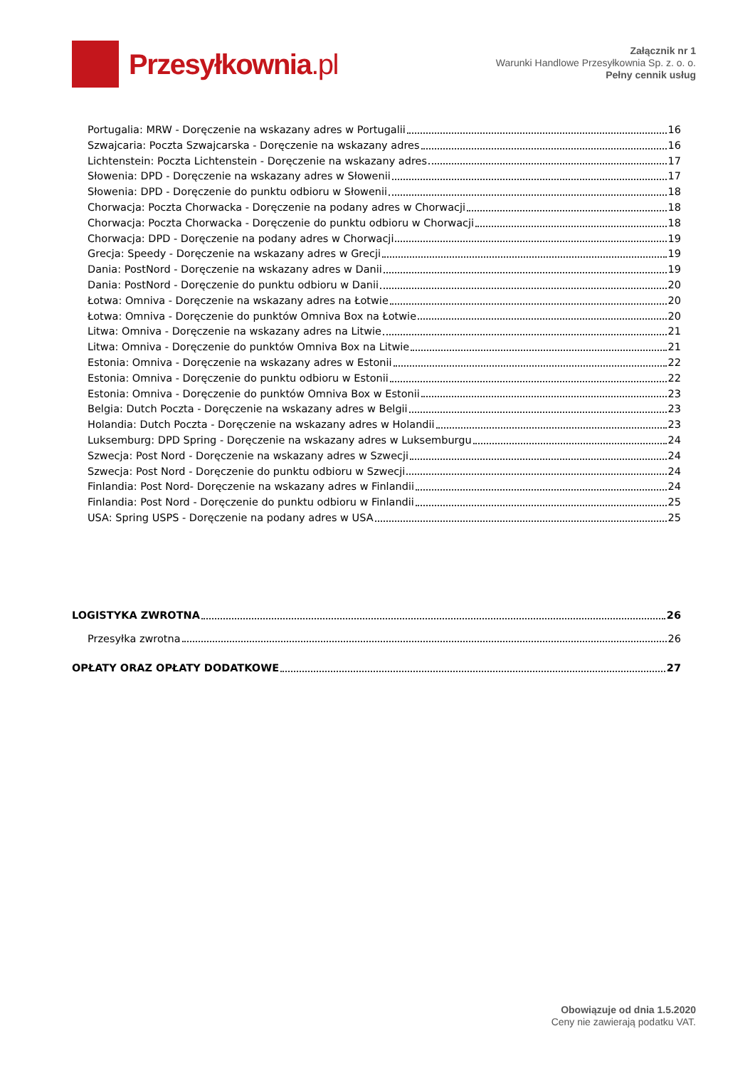Przesyłkownia.pl
Załącznik nr 1
Warunki Handlowe Przesyłkownia Sp. z. o. o.
Pełny cennik usług
Portugalia: MRW - Doręczenie na wskazany adres w Portugalii 16
Szwajcaria: Poczta Szwajcarska - Doręczenie na wskazany adres 16
Lichtenstein: Poczta Lichtenstein - Doręczenie na wskazany adres 17
Słowenia: DPD - Doręczenie na wskazany adres w Słowenii 17
Słowenia: DPD - Doręczenie do punktu odbioru w Słowenii 18
Chorwacja: Poczta Chorwacka - Doręczenie na podany adres w Chorwacji 18
Chorwacja: Poczta Chorwacka - Doręczenie do punktu odbioru w Chorwacji 18
Chorwacja: DPD - Doręczenie na podany adres w Chorwacji 19
Grecja: Speedy - Doręczenie na wskazany adres w Grecji 19
Dania: PostNord - Doręczenie na wskazany adres w Danii 19
Dania: PostNord - Doręczenie do punktu odbioru w Danii 20
Łotwa: Omniva - Doręczenie na wskazany adres na Łotwie 20
Łotwa: Omniva - Doręczenie do punktów Omniva Box na Łotwie 20
Litwa: Omniva - Doręczenie na wskazany adres na Litwie 21
Litwa: Omniva - Doręczenie do punktów Omniva Box na Litwie 21
Estonia: Omniva - Doręczenie na wskazany adres w Estonii 22
Estonia: Omniva - Doręczenie do punktu odbioru w Estonii 22
Estonia: Omniva - Doręczenie do punktów Omniva Box w Estonii 23
Belgia: Dutch Poczta - Doręczenie na wskazany adres w Belgii 23
Holandia: Dutch Poczta - Doręczenie na wskazany adres w Holandii 23
Luksemburg: DPD Spring - Doręczenie na wskazany adres w Luksemburgu 24
Szwecja: Post Nord - Doręczenie na wskazany adres w Szwecji 24
Szwecja: Post Nord - Doręczenie do punktu odbioru w Szwecji 24
Finlandia: Post Nord- Doręczenie na wskazany adres w Finlandii 24
Finlandia: Post Nord - Doręczenie do punktu odbioru w Finlandii 25
USA: Spring USPS - Doręczenie na podany adres w USA 25
LOGISTYKA ZWROTNA 26
Przesyłka zwrotna 26
OPŁATY ORAZ OPŁATY DODATKOWE 27
Obowiązuje od dnia 1.5.2020
Ceny nie zawierają podatku VAT.